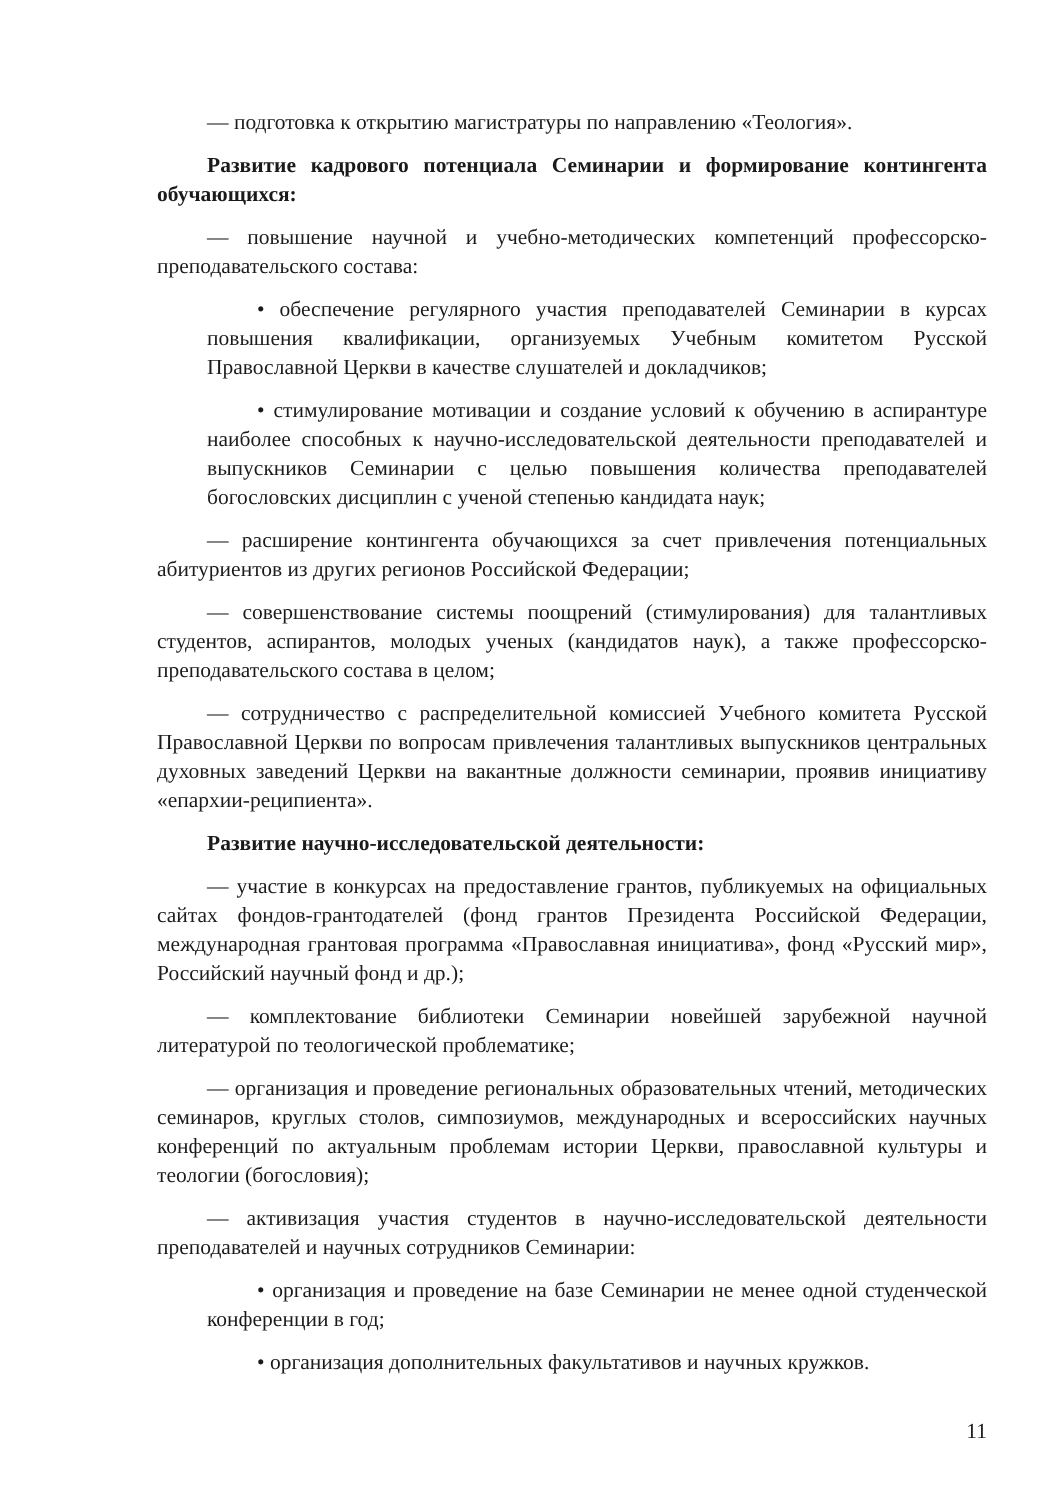— подготовка к открытию магистратуры по направлению «Теология».
Развитие кадрового потенциала Семинарии и формирование контингента обучающихся:
— повышение научной и учебно-методических компетенций профессорско-преподавательского состава:
• обеспечение регулярного участия преподавателей Семинарии в курсах повышения квалификации, организуемых Учебным комитетом Русской Православной Церкви в качестве слушателей и докладчиков;
• стимулирование мотивации и создание условий к обучению в аспирантуре наиболее способных к научно-исследовательской деятельности преподавателей и выпускников Семинарии с целью повышения количества преподавателей богословских дисциплин с ученой степенью кандидата наук;
— расширение контингента обучающихся за счет привлечения потенциальных абитуриентов из других регионов Российской Федерации;
— совершенствование системы поощрений (стимулирования) для талантливых студентов, аспирантов, молодых ученых (кандидатов наук), а также профессорско-преподавательского состава в целом;
— сотрудничество с распределительной комиссией Учебного комитета Русской Православной Церкви по вопросам привлечения талантливых выпускников центральных духовных заведений Церкви на вакантные должности семинарии, проявив инициативу «епархии-реципиента».
Развитие научно-исследовательской деятельности:
— участие в конкурсах на предоставление грантов, публикуемых на официальных сайтах фондов-грантодателей (фонд грантов Президента Российской Федерации, международная грантовая программа «Православная инициатива», фонд «Русский мир», Российский научный фонд и др.);
— комплектование библиотеки Семинарии новейшей зарубежной научной литературой по теологической проблематике;
— организация и проведение региональных образовательных чтений, методических семинаров, круглых столов, симпозиумов, международных и всероссийских научных конференций по актуальным проблемам истории Церкви, православной культуры и теологии (богословия);
— активизация участия студентов в научно-исследовательской деятельности преподавателей и научных сотрудников Семинарии:
• организация и проведение на базе Семинарии не менее одной студенческой конференции в год;
• организация дополнительных факультативов и научных кружков.
11